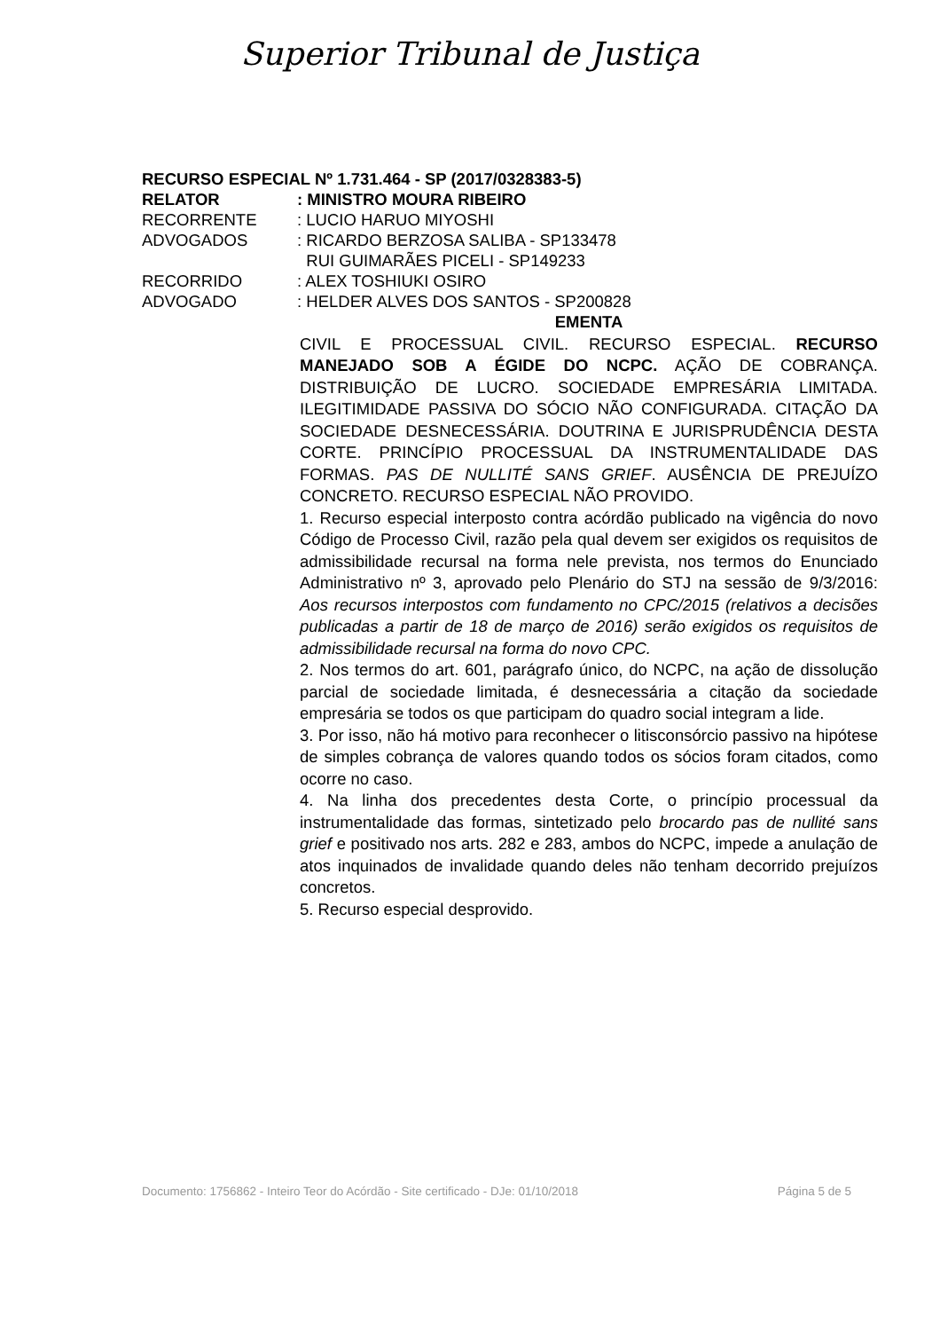Superior Tribunal de Justiça
RECURSO ESPECIAL Nº 1.731.464 - SP (2017/0328383-5)
RELATOR : MINISTRO MOURA RIBEIRO
RECORRENTE : LUCIO HARUO MIYOSHI
ADVOGADOS : RICARDO BERZOSA SALIBA - SP133478
RUI GUIMARÃES PICELI - SP149233
RECORRIDO : ALEX TOSHIUKI OSIRO
ADVOGADO : HELDER ALVES DOS SANTOS - SP200828
EMENTA
CIVIL E PROCESSUAL CIVIL. RECURSO ESPECIAL. RECURSO MANEJADO SOB A ÉGIDE DO NCPC. AÇÃO DE COBRANÇA. DISTRIBUIÇÃO DE LUCRO. SOCIEDADE EMPRESÁRIA LIMITADA. ILEGITIMIDADE PASSIVA DO SÓCIO NÃO CONFIGURADA. CITAÇÃO DA SOCIEDADE DESNECESSÁRIA. DOUTRINA E JURISPRUDÊNCIA DESTA CORTE. PRINCÍPIO PROCESSUAL DA INSTRUMENTALIDADE DAS FORMAS. PAS DE NULLITÉ SANS GRIEF. AUSÊNCIA DE PREJUÍZO CONCRETO. RECURSO ESPECIAL NÃO PROVIDO.
1. Recurso especial interposto contra acórdão publicado na vigência do novo Código de Processo Civil, razão pela qual devem ser exigidos os requisitos de admissibilidade recursal na forma nele prevista, nos termos do Enunciado Administrativo nº 3, aprovado pelo Plenário do STJ na sessão de 9/3/2016: Aos recursos interpostos com fundamento no CPC/2015 (relativos a decisões publicadas a partir de 18 de março de 2016) serão exigidos os requisitos de admissibilidade recursal na forma do novo CPC.
2. Nos termos do art. 601, parágrafo único, do NCPC, na ação de dissolução parcial de sociedade limitada, é desnecessária a citação da sociedade empresária se todos os que participam do quadro social integram a lide.
3. Por isso, não há motivo para reconhecer o litisconsórcio passivo na hipótese de simples cobrança de valores quando todos os sócios foram citados, como ocorre no caso.
4. Na linha dos precedentes desta Corte, o princípio processual da instrumentalidade das formas, sintetizado pelo brocardo pas de nullité sans grief e positivado nos arts. 282 e 283, ambos do NCPC, impede a anulação de atos inquinados de invalidade quando deles não tenham decorrido prejuízos concretos.
5. Recurso especial desprovido.
Documento: 1756862 - Inteiro Teor do Acórdão - Site certificado - DJe: 01/10/2018 Página 5 de 5